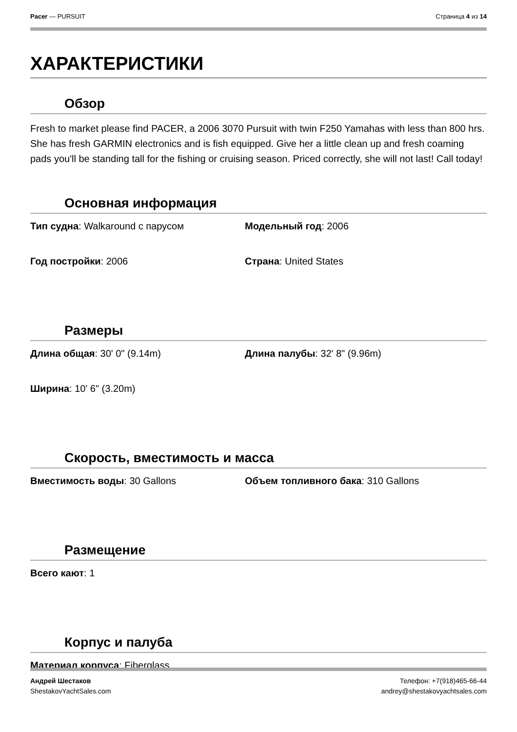Pacer — PURSUIT Страница 4 из 14
ХАРАКТЕРИСТИКИ
Обзор
Fresh to market please find PACER, a 2006 3070 Pursuit with twin F250 Yamahas with less than 800 hrs. She has fresh GARMIN electronics and is fish equipped. Give her a little clean up and fresh coaming pads you'll be standing tall for the fishing or cruising season. Priced correctly, she will not last! Call today!
Основная информация
Тип судна: Walkaround с парусом
Модельный год: 2006
Год постройки: 2006
Страна: United States
Размеры
Длина общая: 30' 0" (9.14m)
Длина палубы: 32' 8" (9.96m)
Ширина: 10' 6" (3.20m)
Скорость, вместимость и масса
Вместимость воды: 30 Gallons
Объем топливного бака: 310 Gallons
Размещение
Всего кают: 1
Корпус и палуба
Материал корпуса: Fiberglass
Андрей Шестаков
ShestakovYachtSales.com
Телефон: +7(918)465-66-44
andrey@shestakovyachtsales.com